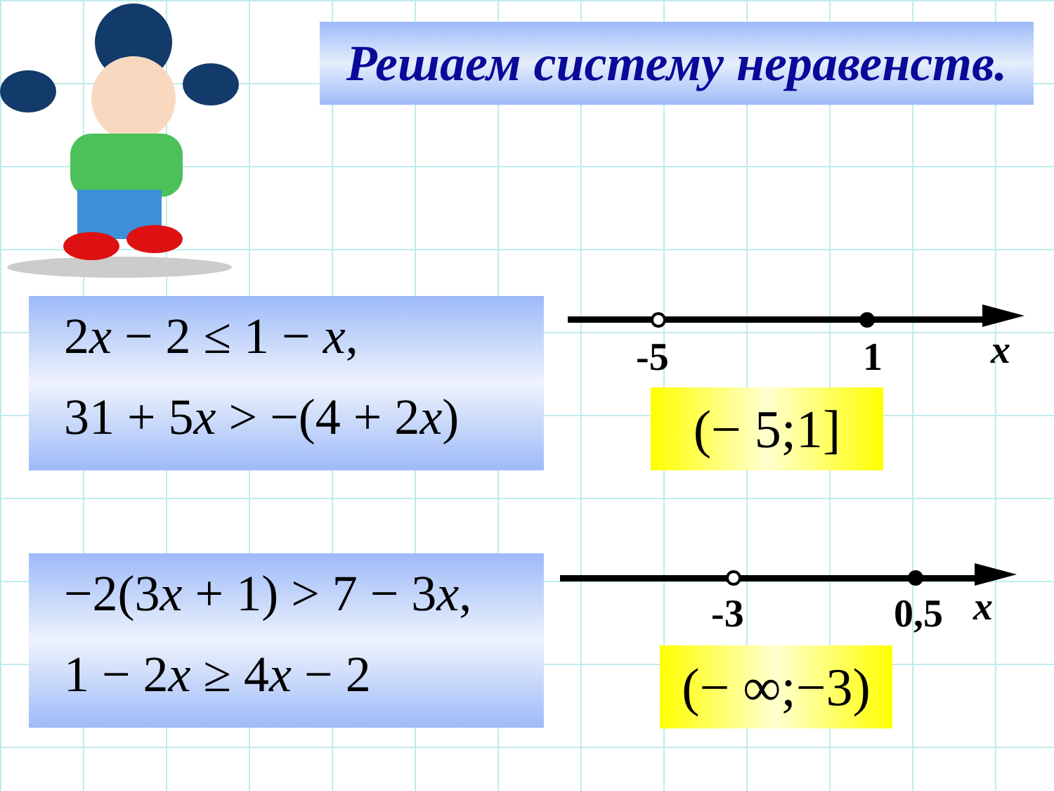Решаем систему неравенств.
2x − 2 ≤ 1 − x,
31 + 5x > −(4 + 2x)
-5 1 x
(− 5;1]
−2(3x + 1) > 7 − 3x,
1 − 2x ≥ 4x − 2
-3 0,5 x
(− ∞;−3)